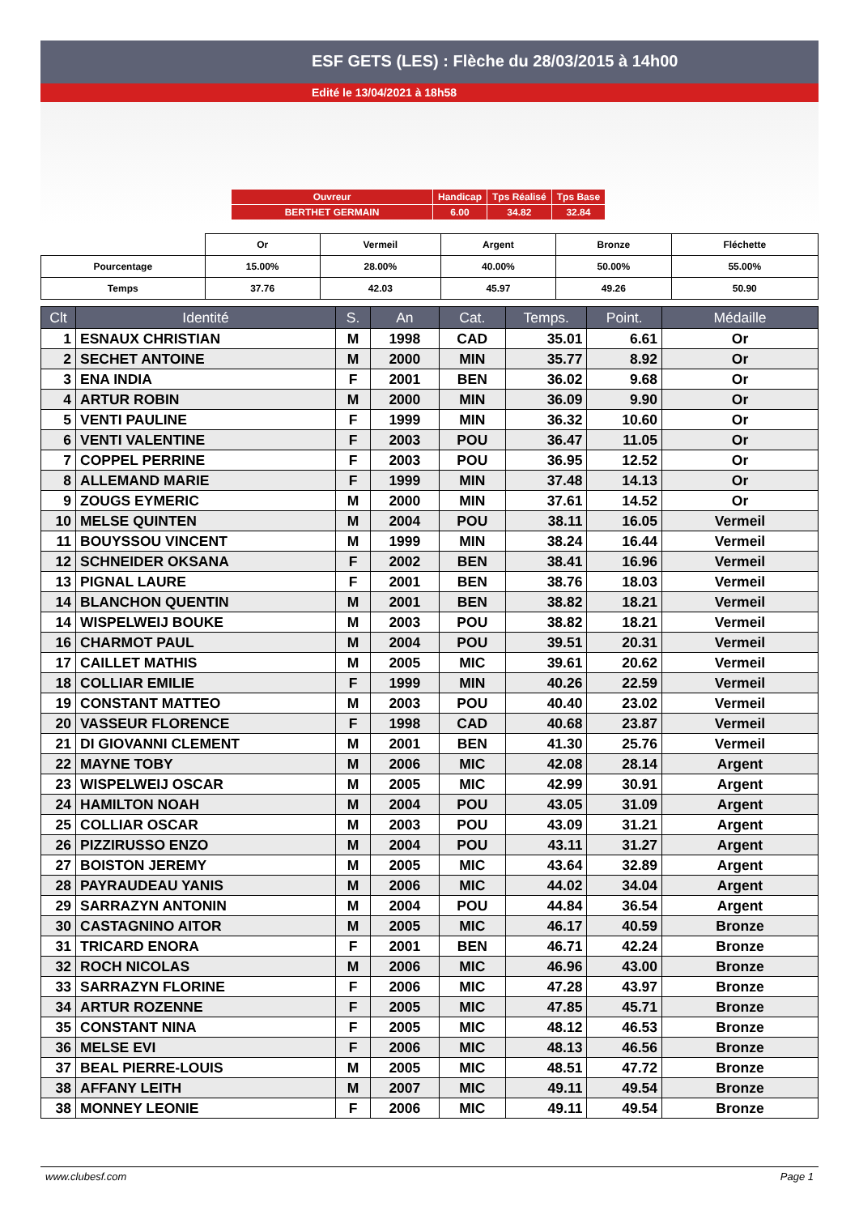ESF GETS (LES) : Flèche du 28/03/2015 à 14h00
Edité le 13/04/2021 à 18h58
| Ouvreur | Handicap | Tps Réalisé | Tps Base |
| BERTHET GERMAIN | 6.00 | 34.82 | 32.84 |
| | Or | Vermeil | Argent | Bronze | Fléchette |
| Pourcentage | 15.00% | 28.00% | 40.00% | 50.00% | 55.00% |
| Temps | 37.76 | 42.03 | 45.97 | 49.26 | 50.90 |
| Clt | Identité | S. | An | Cat. | Temps. | Point. | Médaille |
| --- | --- | --- | --- | --- | --- | --- | --- |
| 1 | ESNAUX CHRISTIAN | M | 1998 | CAD | 35.01 | 6.61 | Or |
| 2 | SECHET ANTOINE | M | 2000 | MIN | 35.77 | 8.92 | Or |
| 3 | ENA INDIA | F | 2001 | BEN | 36.02 | 9.68 | Or |
| 4 | ARTUR ROBIN | M | 2000 | MIN | 36.09 | 9.90 | Or |
| 5 | VENTI PAULINE | F | 1999 | MIN | 36.32 | 10.60 | Or |
| 6 | VENTI VALENTINE | F | 2003 | POU | 36.47 | 11.05 | Or |
| 7 | COPPEL PERRINE | F | 2003 | POU | 36.95 | 12.52 | Or |
| 8 | ALLEMAND MARIE | F | 1999 | MIN | 37.48 | 14.13 | Or |
| 9 | ZOUGS EYMERIC | M | 2000 | MIN | 37.61 | 14.52 | Or |
| 10 | MELSE QUINTEN | M | 2004 | POU | 38.11 | 16.05 | Vermeil |
| 11 | BOUYSSOU VINCENT | M | 1999 | MIN | 38.24 | 16.44 | Vermeil |
| 12 | SCHNEIDER OKSANA | F | 2002 | BEN | 38.41 | 16.96 | Vermeil |
| 13 | PIGNAL LAURE | F | 2001 | BEN | 38.76 | 18.03 | Vermeil |
| 14 | BLANCHON QUENTIN | M | 2001 | BEN | 38.82 | 18.21 | Vermeil |
| 14 | WISPELWEIJ BOUKE | M | 2003 | POU | 38.82 | 18.21 | Vermeil |
| 16 | CHARMOT PAUL | M | 2004 | POU | 39.51 | 20.31 | Vermeil |
| 17 | CAILLET MATHIS | M | 2005 | MIC | 39.61 | 20.62 | Vermeil |
| 18 | COLLIAR EMILIE | F | 1999 | MIN | 40.26 | 22.59 | Vermeil |
| 19 | CONSTANT MATTEO | M | 2003 | POU | 40.40 | 23.02 | Vermeil |
| 20 | VASSEUR FLORENCE | F | 1998 | CAD | 40.68 | 23.87 | Vermeil |
| 21 | DI GIOVANNI CLEMENT | M | 2001 | BEN | 41.30 | 25.76 | Vermeil |
| 22 | MAYNE TOBY | M | 2006 | MIC | 42.08 | 28.14 | Argent |
| 23 | WISPELWEIJ OSCAR | M | 2005 | MIC | 42.99 | 30.91 | Argent |
| 24 | HAMILTON NOAH | M | 2004 | POU | 43.05 | 31.09 | Argent |
| 25 | COLLIAR OSCAR | M | 2003 | POU | 43.09 | 31.21 | Argent |
| 26 | PIZZIRUSSO ENZO | M | 2004 | POU | 43.11 | 31.27 | Argent |
| 27 | BOISTON JEREMY | M | 2005 | MIC | 43.64 | 32.89 | Argent |
| 28 | PAYRAUDEAU YANIS | M | 2006 | MIC | 44.02 | 34.04 | Argent |
| 29 | SARRAZYN ANTONIN | M | 2004 | POU | 44.84 | 36.54 | Argent |
| 30 | CASTAGNINO AITOR | M | 2005 | MIC | 46.17 | 40.59 | Bronze |
| 31 | TRICARD ENORA | F | 2001 | BEN | 46.71 | 42.24 | Bronze |
| 32 | ROCH NICOLAS | M | 2006 | MIC | 46.96 | 43.00 | Bronze |
| 33 | SARRAZYN FLORINE | F | 2006 | MIC | 47.28 | 43.97 | Bronze |
| 34 | ARTUR ROZENNE | F | 2005 | MIC | 47.85 | 45.71 | Bronze |
| 35 | CONSTANT NINA | F | 2005 | MIC | 48.12 | 46.53 | Bronze |
| 36 | MELSE EVI | F | 2006 | MIC | 48.13 | 46.56 | Bronze |
| 37 | BEAL PIERRE-LOUIS | M | 2005 | MIC | 48.51 | 47.72 | Bronze |
| 38 | AFFANY LEITH | M | 2007 | MIC | 49.11 | 49.54 | Bronze |
| 38 | MONNEY LEONIE | F | 2006 | MIC | 49.11 | 49.54 | Bronze |
www.clubesf.com Page 1